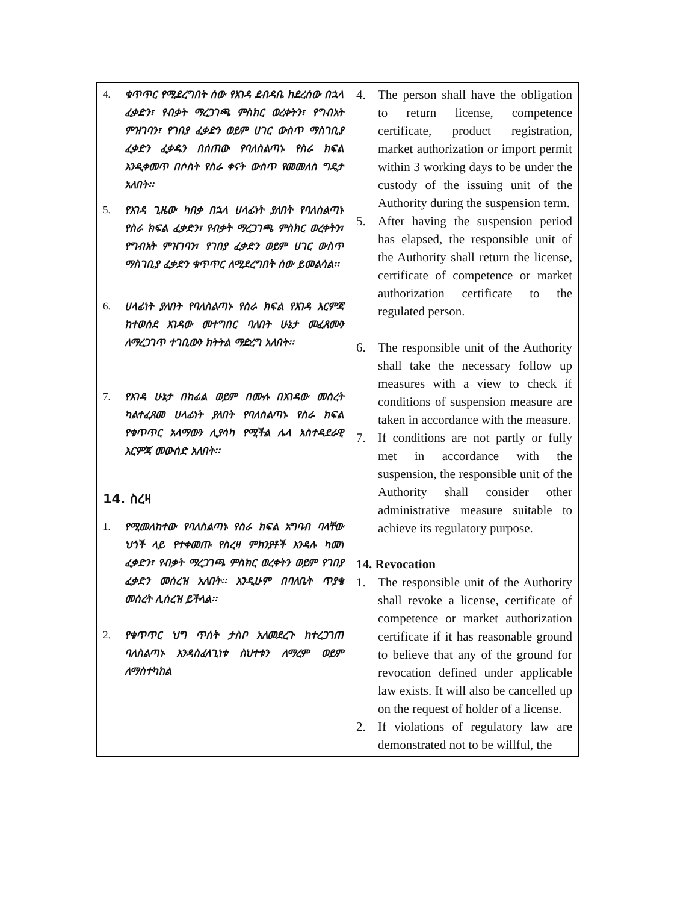| 4. ቁጥጥር የሚደረግበት ሰው የእገዳ ደብዳቤ ከደረሰው በኋላ ፈቃድን፣ የብቃት ማረጋገጫ ምስክር ወረቀትን፣ የግብአት ምዝገባን፣ የገበያ ፈቃድን ወይም ሀገር ውስጥ ማስገቢያ ፈቃድን ፈቃዱን በሰጠው የባለስልጣኑ የስራ ክፍል እንዲቀመጥ በሶስት የስራ ቀናት ውስጥ የመመለስ ግዴታ አለበት፡፡ 5. የእገዳ ጊዜው ካበቃ በኋላ ሀላፊነት ያለበት የባለስልጣኑ የስራ ክፍል ፈቃድን፣ የብቃት ማረጋገጫ ምስክር ወረቀትን፣ የግብአት ምዝገባን፣ የገበያ ፈቃድን ወይም ሀገር ውስጥ ማስገቢያ ፈቃድን ቁጥጥር ለሚደረግበት ሰው ይመልሳል፡፡ 6. ሀላፊነት ያለበት የባለስልጣኑ የስራ ክፍል የእገዳ እርምጃ ከተወሰደ እገዳው መተግበር ባለበት ሁኔታ መፈጸሙን ለማረጋገጥ ተገቢውን ክትትል ማድረግ አለበት፡፡ 7. የእገዳ ሁኔታ በከፊል ወይም በሙሉ በእገዳው መሰረት ካልተፈጸመ ሀላፊነት ያለበት የባለስልጣኑ የስራ ክፍል የቁጥጥር አላማውን ሊያሳካ የሚችል ሌላ አስተዳደራዊ እርምጃ መውሰድ አለበት፡፡ 14. ስረዛ 1. የሚመለከተው የባለስልጣኑ የስራ ክፍል አግባብ ባላቸው ህጎች ላይ የተቀመጡ የስረዛ ምክንያቶች እንዳሉ ካመነ ፈቃድን፣ የብቃት ማረጋገጫ ምስክር ወረቀትን ወይም የገበያ ፈቃድን መሰረዝ አለበት፡፡ እንዲሁም በባለቤት ጥያቄ መሰረት ሊሰረዝ ይችላል፡፡ 2. የቁጥጥር ህግ ጥሰት ታስቦ አለመደረጉ ከተረጋገጠ ባለስልጣኑ እንዳስፈላጊነቱ ስህተቱን ለማረም ወይም ለማስተካከል | 4. The person shall have the obligation to return license, competence certificate, product registration, market authorization or import permit within 3 working days to be under the custody of the issuing unit of the Authority during the suspension term. 5. After having the suspension period has elapsed, the responsible unit of the Authority shall return the license, certificate of competence or market authorization certificate to the regulated person. 6. The responsible unit of the Authority shall take the necessary follow up measures with a view to check if conditions of suspension measure are taken in accordance with the measure. 7. If conditions are not partly or fully met in accordance with the suspension, the responsible unit of the Authority shall consider other administrative measure suitable to achieve its regulatory purpose. 14. Revocation 1. The responsible unit of the Authority shall revoke a license, certificate of competence or market authorization certificate if it has reasonable ground to believe that any of the ground for revocation defined under applicable law exists. It will also be cancelled up on the request of holder of a license. 2. If violations of regulatory law are demonstrated not to be willful, the |